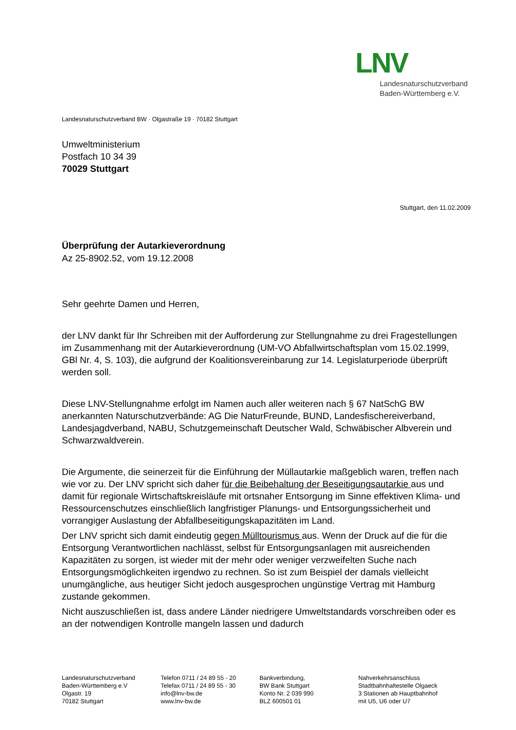LNV
Landesnaturschutzverband
Baden-Württemberg e.V.
Landesnaturschutzverband BW · Olgastraße 19 · 70182 Stuttgart
Umweltministerium
Postfach 10 34 39
70029 Stuttgart
Stuttgart, den 11.02.2009
Überprüfung der Autarkieverordnung
Az 25-8902.52, vom 19.12.2008
Sehr geehrte Damen und Herren,
der LNV dankt für Ihr Schreiben mit der Aufforderung zur Stellungnahme zu drei Fragestellungen im Zusammenhang mit der Autarkieverordnung (UM-VO Abfallwirtschaftsplan vom 15.02.1999, GBl Nr. 4, S. 103), die aufgrund der Koalitionsvereinbarung zur 14. Legislaturperiode überprüft werden soll.
Diese LNV-Stellungnahme erfolgt im Namen auch aller weiteren nach § 67 NatSchG BW anerkannten Naturschutzverbände: AG Die NaturFreunde, BUND, Landesfischereiverband, Landesjagdverband, NABU, Schutzgemeinschaft Deutscher Wald, Schwäbischer Albverein und Schwarzwaldverein.
Die Argumente, die seinerzeit für die Einführung der Müllautarkie maßgeblich waren, treffen nach wie vor zu. Der LNV spricht sich daher für die Beibehaltung der Beseitigungsautarkie aus und damit für regionale Wirtschaftskreisläufe mit ortsnaher Entsorgung im Sinne effektiven Klima- und Ressourcenschutzes einschließlich langfristiger Planungs- und Entsorgungssicherheit und vorrangiger Auslastung der Abfallbeseitigungskapazitäten im Land.
Der LNV spricht sich damit eindeutig gegen Mülltourismus aus. Wenn der Druck auf die für die Entsorgung Verantwortlichen nachlässt, selbst für Entsorgungsanlagen mit ausreichenden Kapazitäten zu sorgen, ist wieder mit der mehr oder weniger verzweifelten Suche nach Entsorgungsmöglichkeiten irgendwo zu rechnen. So ist zum Beispiel der damals vielleicht unumgängliche, aus heutiger Sicht jedoch ausgesprochen ungünstige Vertrag mit Hamburg zustande gekommen.
Nicht auszuschließen ist, dass andere Länder niedrigere Umweltstandards vorschreiben oder es an der notwendigen Kontrolle mangeln lassen und dadurch
Landesnaturschutzverband
Baden-Württemberg e.V
Olgastr. 19
70182 Stuttgart
Telefon 0711 / 24 89 55 - 20
Telefax 0711 / 24 89 55 - 30
info@lnv-bw.de
www.lnv-bw.de
Bankverbindung,
BW Bank Stuttgart
Konto Nr. 2 039 990
BLZ 600501 01
Nahverkehrsanschluss
Stadtbahnhaltestelle Olgaeck
3 Stationen ab Hauptbahnhof
mit U5, U6 oder U7